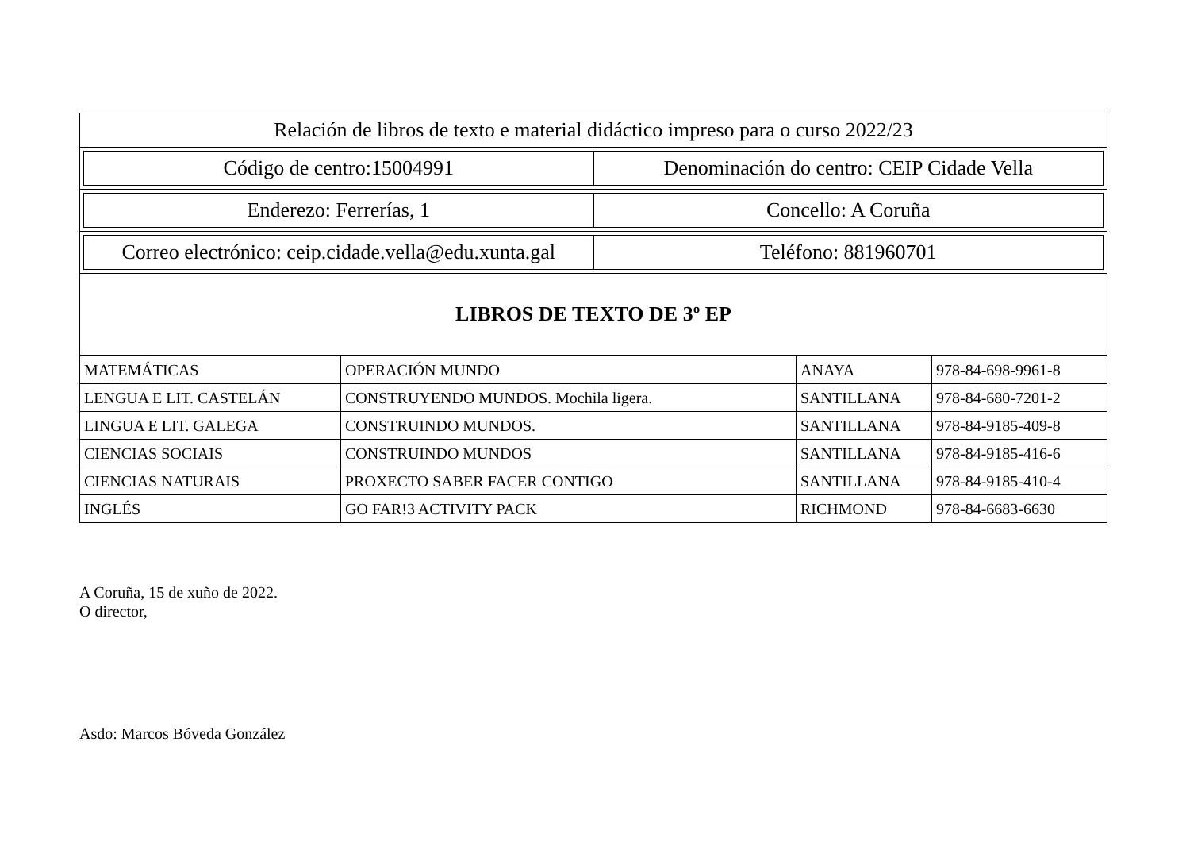| Relación de libros de texto e material didáctico impreso para o curso 2022/23 |
| / Código de centro:15004991 / Denominación do centro: CEIP Cidade Vella / |
| / Enderezo: Ferrerías, 1 / Concello: A Coruña / |
| / Correo electrónico: ceip.cidade.vella@edu.xunta.gal / Teléfono: 881960701 / |
| LIBROS DE TEXTO DE 3º EP |
| MATEMÁTICAS | OPERACIÓN MUNDO | ANAYA | 978-84-698-9961-8 |
| LENGUA E LIT. CASTELÁN | CONSTRUYENDO MUNDOS. Mochila ligera. | SANTILLANA | 978-84-680-7201-2 |
| LINGUA E LIT. GALEGA | CONSTRUINDO MUNDOS. | SANTILLANA | 978-84-9185-409-8 |
| CIENCIAS SOCIAIS | CONSTRUINDO MUNDOS | SANTILLANA | 978-84-9185-416-6 |
| CIENCIAS NATURAIS | PROXECTO SABER FACER CONTIGO | SANTILLANA | 978-84-9185-410-4 |
| INGLÉS | GO FAR!3 ACTIVITY PACK | RICHMOND | 978-84-6683-6630 |
A Coruña, 15 de xuño de 2022.
O director,
Asdo: Marcos Bóveda González